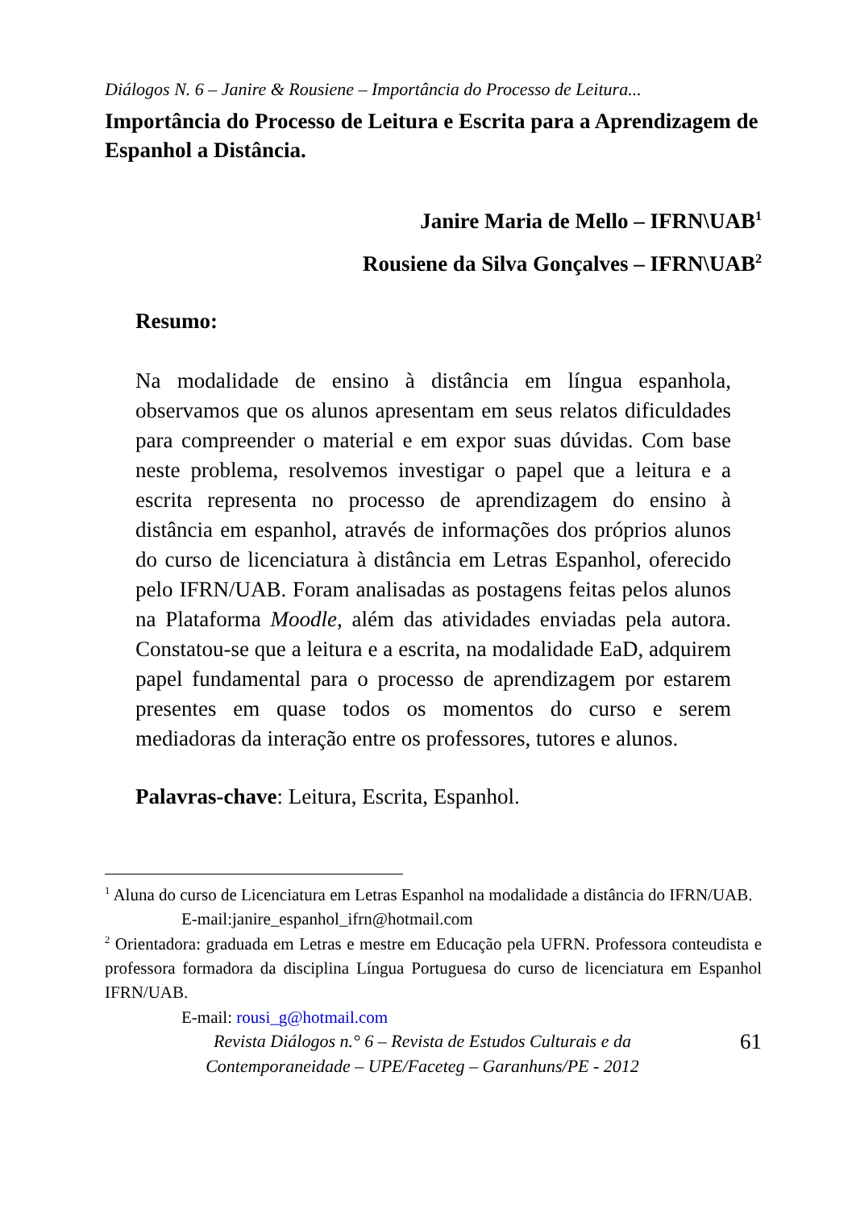Diálogos N. 6 – Janire & Rousiene – Importância do Processo de Leitura...
Importância do Processo de Leitura e Escrita para a Aprendizagem de Espanhol a Distância.
Janire Maria de Mello – IFRN\UAB<sup>1</sup>
Rousiene da Silva Gonçalves – IFRN\UAB<sup>2</sup>
Resumo:
Na modalidade de ensino à distância em língua espanhola, observamos que os alunos apresentam em seus relatos dificuldades para compreender o material e em expor suas dúvidas. Com base neste problema, resolvemos investigar o papel que a leitura e a escrita representa no processo de aprendizagem do ensino à distância em espanhol, através de informações dos próprios alunos do curso de licenciatura à distância em Letras Espanhol, oferecido pelo IFRN/UAB. Foram analisadas as postagens feitas pelos alunos na Plataforma Moodle, além das atividades enviadas pela autora. Constatou-se que a leitura e a escrita, na modalidade EaD, adquirem papel fundamental para o processo de aprendizagem por estarem presentes em quase todos os momentos do curso e serem mediadoras da interação entre os professores, tutores e alunos.
Palavras-chave: Leitura, Escrita, Espanhol.
<sup>1</sup> Aluna do curso de Licenciatura em Letras Espanhol na modalidade a distância do IFRN/UAB.
E-mail:janire_espanhol_ifrn@hotmail.com
<sup>2</sup> Orientadora: graduada em Letras e mestre em Educação pela UFRN. Professora conteudista e professora formadora da disciplina Língua Portuguesa do curso de licenciatura em Espanhol IFRN/UAB.
E-mail: rousi_g@hotmail.com
Revista Diálogos n.° 6 – Revista de Estudos Culturais e da
Contemporaneidade – UPE/Faceteg – Garanhuns/PE - 2012
61